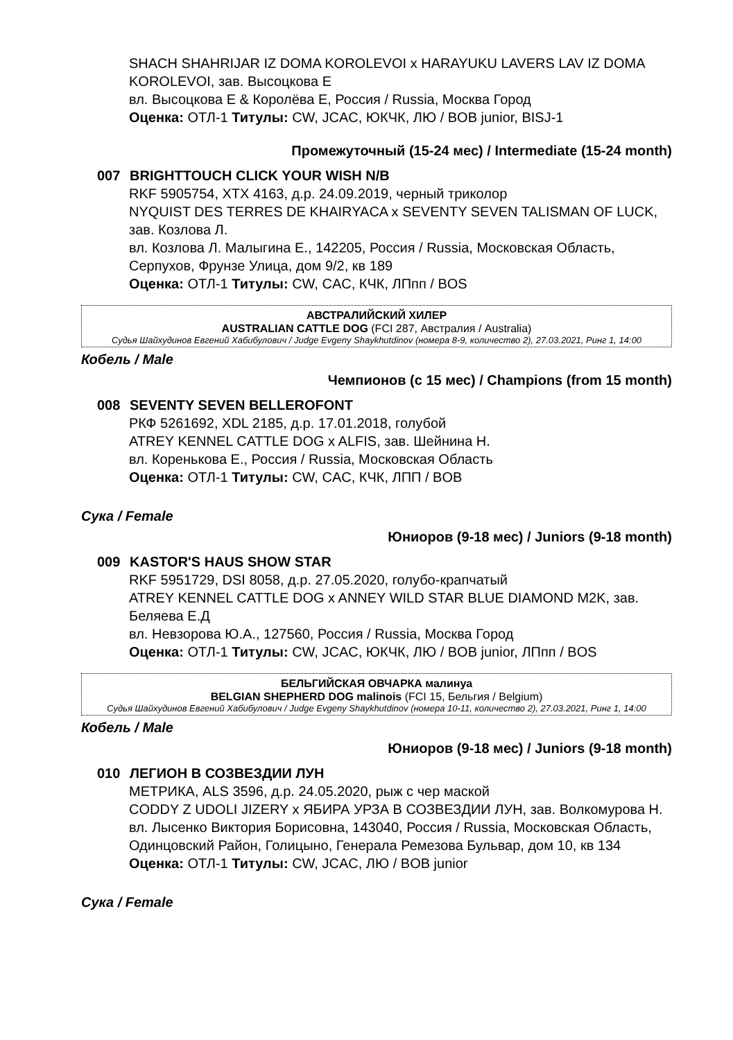SHACH SHAHRIJAR IZ DOMA KOROLEVOI x HARAYUKU LAVERS LAV IZ DOMA KOROLEVOI, зав. Высоцкова Е
вл. Высоцкова Е & Королёва Е, Россия / Russia, Москва Город
Оценка: ОТЛ-1 Титулы: CW, JCAC, ЮКЧК, ЛЮ / BOB junior, BISJ-1
Промежуточный (15-24 мес) / Intermediate (15-24 month)
007 BRIGHTTOUCH CLICK YOUR WISH N/B
RKF 5905754, XTX 4163, д.р. 24.09.2019, черный триколор
NYQUIST DES TERRES DE KHAIRYACA x SEVENTY SEVEN TALISMAN OF LUCK, зав. Козлова Л.
вл. Козлова Л. Малыгина Е., 142205, Россия / Russia, Московская Область, Серпухов, Фрунзе Улица, дом 9/2, кв 189
Оценка: ОТЛ-1 Титулы: CW, CAC, КЧК, ЛПпп / BOS
АВСТРАЛИЙСКИЙ ХИЛЕР
AUSTRALIAN CATTLE DOG (FCI 287, Австралия / Australia)
Судья Шайхудинов Евгений Хабибулович / Judge Evgeny Shaykhutdinov (номера 8-9, количество 2), 27.03.2021, Ринг 1, 14:00
Кобель / Male
Чемпионов (с 15 мес) / Champions (from 15 month)
008 SEVENTY SEVEN BELLEROFONT
РКФ 5261692, XDL 2185, д.р. 17.01.2018, голубой
ATREY KENNEL CATTLE DOG x ALFIS, зав. Шейнина Н.
вл. Коренькова Е., Россия / Russia, Московская Область
Оценка: ОТЛ-1 Титулы: CW, CAC, КЧК, ЛПП / BOB
Сука / Female
Юниоров (9-18 мес) / Juniors (9-18 month)
009 KASTOR'S HAUS SHOW STAR
RKF 5951729, DSI 8058, д.р. 27.05.2020, голубо-крапчатый
ATREY KENNEL CATTLE DOG x ANNEY WILD STAR BLUE DIAMOND M2K, зав. Беляева Е.Д
вл. Невзорова Ю.А., 127560, Россия / Russia, Москва Город
Оценка: ОТЛ-1 Титулы: CW, JCAC, ЮКЧК, ЛЮ / BOB junior, ЛПпп / BOS
БЕЛЬГИЙСКАЯ ОВЧАРКА малинуа
BELGIAN SHEPHERD DOG malinois (FCI 15, Бельгия / Belgium)
Судья Шайхудинов Евгений Хабибулович / Judge Evgeny Shaykhutdinov (номера 10-11, количество 2), 27.03.2021, Ринг 1, 14:00
Кобель / Male
Юниоров (9-18 мес) / Juniors (9-18 month)
010 ЛЕГИОН В СОЗВЕЗДИИ ЛУН
МЕТРИКА, ALS 3596, д.р. 24.05.2020, рыж с чер маской
CODDY Z UDOLI JIZERY x ЯБИРА УРЗА В СОЗВЕЗДИИ ЛУН, зав. Волкомурова Н.
вл. Лысенко Виктория Борисовна, 143040, Россия / Russia, Московская Область, Одинцовский Район, Голицыно, Генерала Ремезова Бульвар, дом 10, кв 134
Оценка: ОТЛ-1 Титулы: CW, JCAC, ЛЮ / BOB junior
Сука / Female